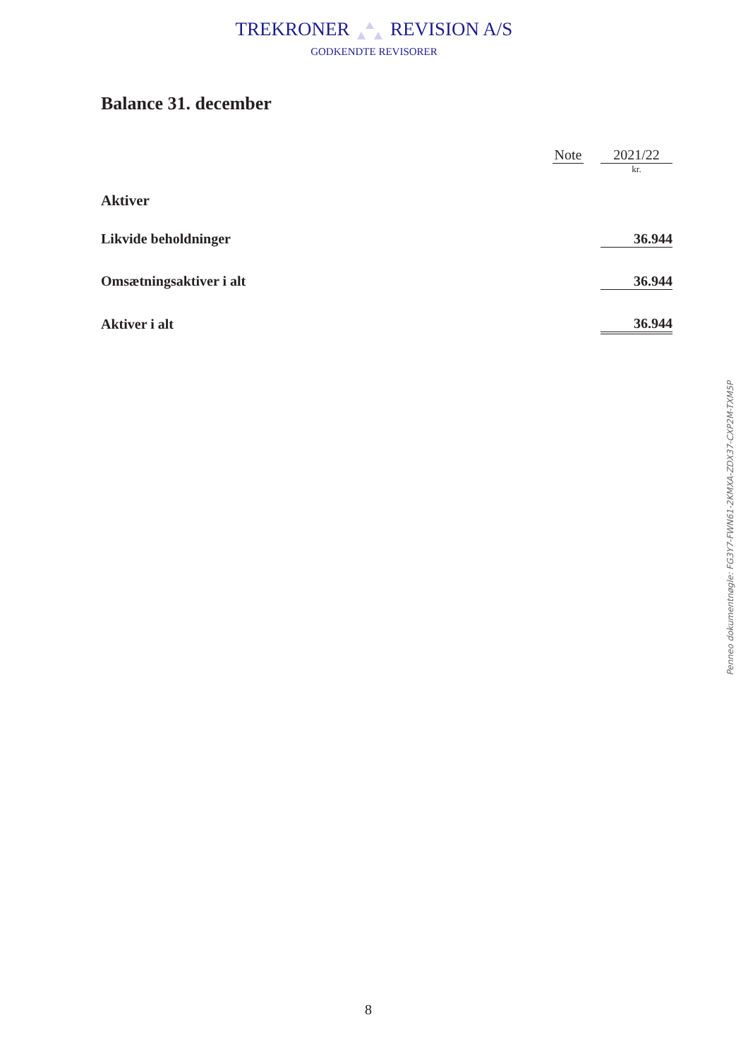TREKRONER REVISION A/S
GODKENDTE REVISORER
Balance 31. december
| | Note | | 2021/22 |
| | | | kr. |
| Aktiver | | | |
| Likvide beholdninger | | | 36.944 |
| Omsætningsaktiver i alt | | | 36.944 |
| Aktiver i alt | | | 36.944 |
Penneo dokumentnøgle: FG3Y7-FWN61-2KMXA-ZDX37-CXP2M-TXM5P
8